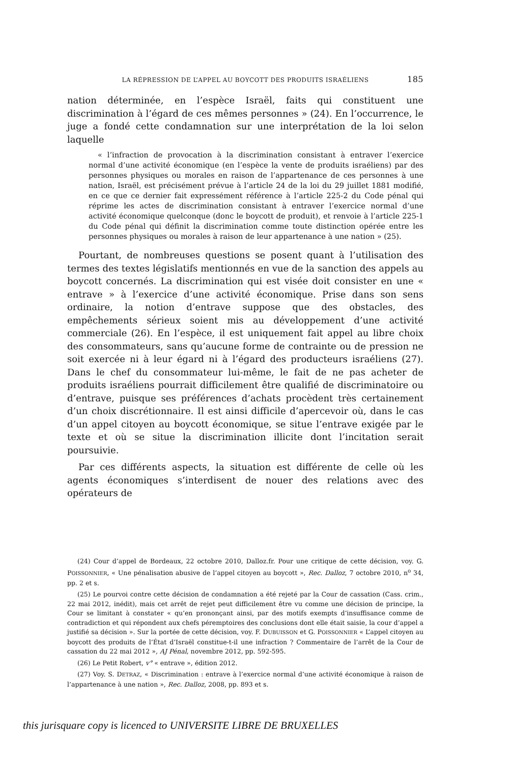LA RÉPRESSION DE L’APPEL AU BOYCOTT DES PRODUITS ISRAÉLIENS 185
nation déterminée, en l’espèce Israël, faits qui constituent une discrimination à l’égard de ces mêmes personnes » (24). En l’occurrence, le juge a fondé cette condamnation sur une interprétation de la loi selon laquelle
« l’infraction de provocation à la discrimination consistant à entraver l’exercice normal d’une activité économique (en l’espèce la vente de produits israéliens) par des personnes physiques ou morales en raison de l’appartenance de ces personnes à une nation, Israël, est précisément prévue à l’article 24 de la loi du 29 juillet 1881 modifié, en ce que ce dernier fait expressément référence à l’article 225-2 du Code pénal qui réprime les actes de discrimination consistant à entraver l’exercice normal d’une activité économique quelconque (donc le boycott de produit), et renvoie à l’article 225-1 du Code pénal qui définit la discrimination comme toute distinction opérée entre les personnes physiques ou morales à raison de leur appartenance à une nation » (25).
Pourtant, de nombreuses questions se posent quant à l’utilisation des termes des textes législatifs mentionnés en vue de la sanction des appels au boycott concernés. La discrimination qui est visée doit consister en une « entrave » à l’exercice d’une activité économique. Prise dans son sens ordinaire, la notion d’entrave suppose que des obstacles, des empêchements sérieux soient mis au développement d’une activité commerciale (26). En l’espèce, il est uniquement fait appel au libre choix des consommateurs, sans qu’aucune forme de contrainte ou de pression ne soit exercée ni à leur égard ni à l’égard des producteurs israéliens (27). Dans le chef du consommateur lui-même, le fait de ne pas acheter de produits israéliens pourrait difficilement être qualifié de discriminatoire ou d’entrave, puisque ses préférences d’achats procèdent très certainement d’un choix discrétionnaire. Il est ainsi difficile d’apercevoir où, dans le cas d’un appel citoyen au boycott économique, se situe l’entrave exigée par le texte et où se situe la discrimination illicite dont l’incitation serait poursuivie.
Par ces différents aspects, la situation est différente de celle où les agents économiques s’interdisent de nouer des relations avec des opérateurs de
(24) Cour d’appel de Bordeaux, 22 octobre 2010, Dalloz.fr. Pour une critique de cette décision, voy. G. POISSONNIER, « Une pénalisation abusive de l’appel citoyen au boycott », Rec. Dalloz, 7 octobre 2010, n<sup>o</sup> 34, pp. 2 et s.
(25) Le pourvoi contre cette décision de condamnation a été rejeté par la Cour de cassation (Cass. crim., 22 mai 2012, inédit), mais cet arrêt de rejet peut difficilement être vu comme une décision de principe, la Cour se limitant à constater « qu’en prononçant ainsi, par des motifs exempts d’insuffisance comme de contradiction et qui répondent aux chefs péremptoires des conclusions dont elle était saisie, la cour d’appel a justifié sa décision ». Sur la portée de cette décision, voy. F. DUBUISSON et G. POISSONNIER « L’appel citoyen au boycott des produits de l’État d’Israël constitue-t-il une infraction ? Commentaire de l’arrêt de la Cour de cassation du 22 mai 2012 », AJ Pénal, novembre 2012, pp. 592-595.
(26) Le Petit Robert, v° « entrave », édition 2012.
(27) Voy. S. DETRAZ, « Discrimination : entrave à l’exercice normal d’une activité économique à raison de l’appartenance à une nation », Rec. Dalloz, 2008, pp. 893 et s.
this jurisquare copy is licenced to UNIVERSITE LIBRE DE BRUXELLES